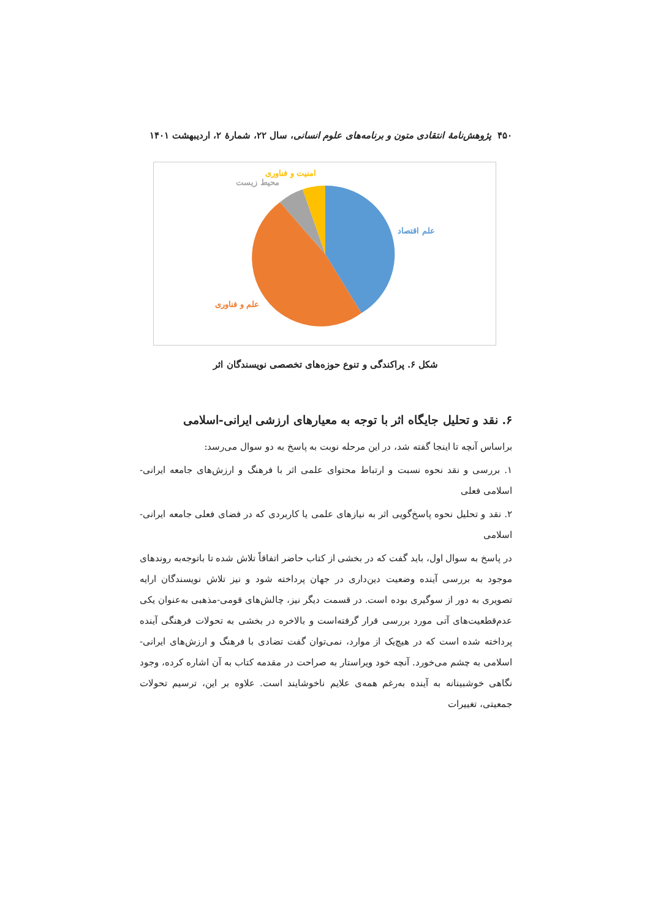۴۵۰ پژوهش‌نامهٔ انتقادی متون و برنامه‌های علوم انسانی، سال ۲۲، شمارهٔ ۲، اردیبهشت ۱۴۰۱
امنیت و فناوری
محیط زیست
علم اقتصاد
علم و فناوری
شکل ۶. پراکندگی و تنوع حوزه‌های تخصصی نویسندگان اثر
۶. نقد و تحلیل جایگاه اثر با توجه به معیارهای ارزشی ایرانی-اسلامی
براساس آنچه تا اینجا گفته شد، در این مرحله نوبت به پاسخ به دو سوال می‌رسد:
۱. بررسی و نقد نحوه نسبت و ارتباط محتوای علمی اثر با فرهنگ و ارزش‌های جامعه ایرانی- اسلامی فعلی
۲. نقد و تحلیل نحوه پاسخ‌گویی اثر به نیازهای علمی یا کاربردی که در فضای فعلی جامعه ایرانی-اسلامی
در پاسخ به سوال اول، باید گفت که در بخشی از کتاب حاضر اتفاقاً تلاش شده تا باتوجه‌به روندهای موجود به بررسی آینده وضعیت دین‌داری در جهان پرداخته شود و نیز تلاش نویسندگان ارایه تصویری به دور از سوگیری بوده است. در قسمت دیگر نیز، چالش‌های قومی-مذهبی به‌عنوان یکی عدم‌قطعیت‌های آتی مورد بررسی قرار گرفته‌است و بالاخره در بخشی به تحولات فرهنگی آینده پرداخته شده است که در هیچ‌یک از موارد، نمی‌توان گفت تضادی با فرهنگ و ارزش‌های ایرانی-اسلامی به چشم می‌خورد. آنچه خود ویراستار به صراحت در مقدمه کتاب به آن اشاره کرده، وجود نگاهی خوشبینانه به آینده به‌رغم همه‌ی علایم ناخوشایند است. علاوه بر این، ترسیم تحولات جمعیتی، تغییرات